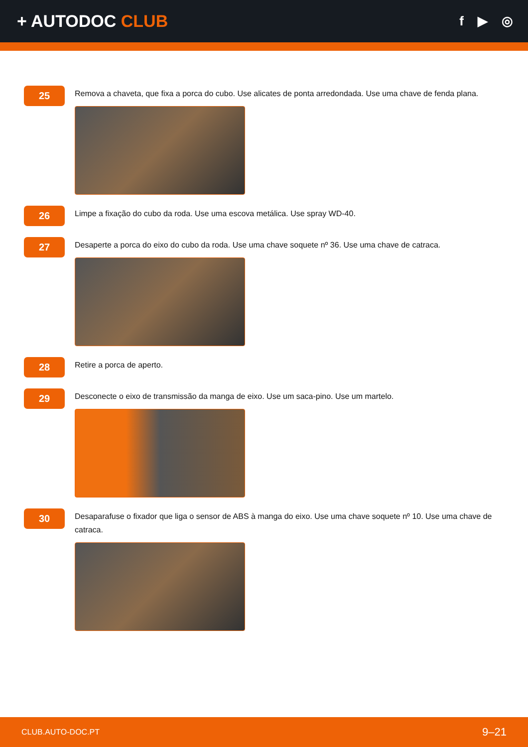+ AUTODOC CLUB
f ▶ ◎
25
Remova a chaveta, que fixa a porca do cubo. Use alicates de ponta arredondada. Use uma chave de fenda plana.
26
Limpe a fixação do cubo da roda. Use uma escova metálica. Use spray WD-40.
27
Desaperte a porca do eixo do cubo da roda. Use uma chave soquete nº 36. Use uma chave de catraca.
28
Retire a porca de aperto.
29
Desconecte o eixo de transmissão da manga de eixo. Use um saca-pino. Use um martelo.
30
Desaparafuse o fixador que liga o sensor de ABS à manga do eixo. Use uma chave soquete nº 10. Use uma chave de catraca.
CLUB.AUTO-DOC.PT 9–21